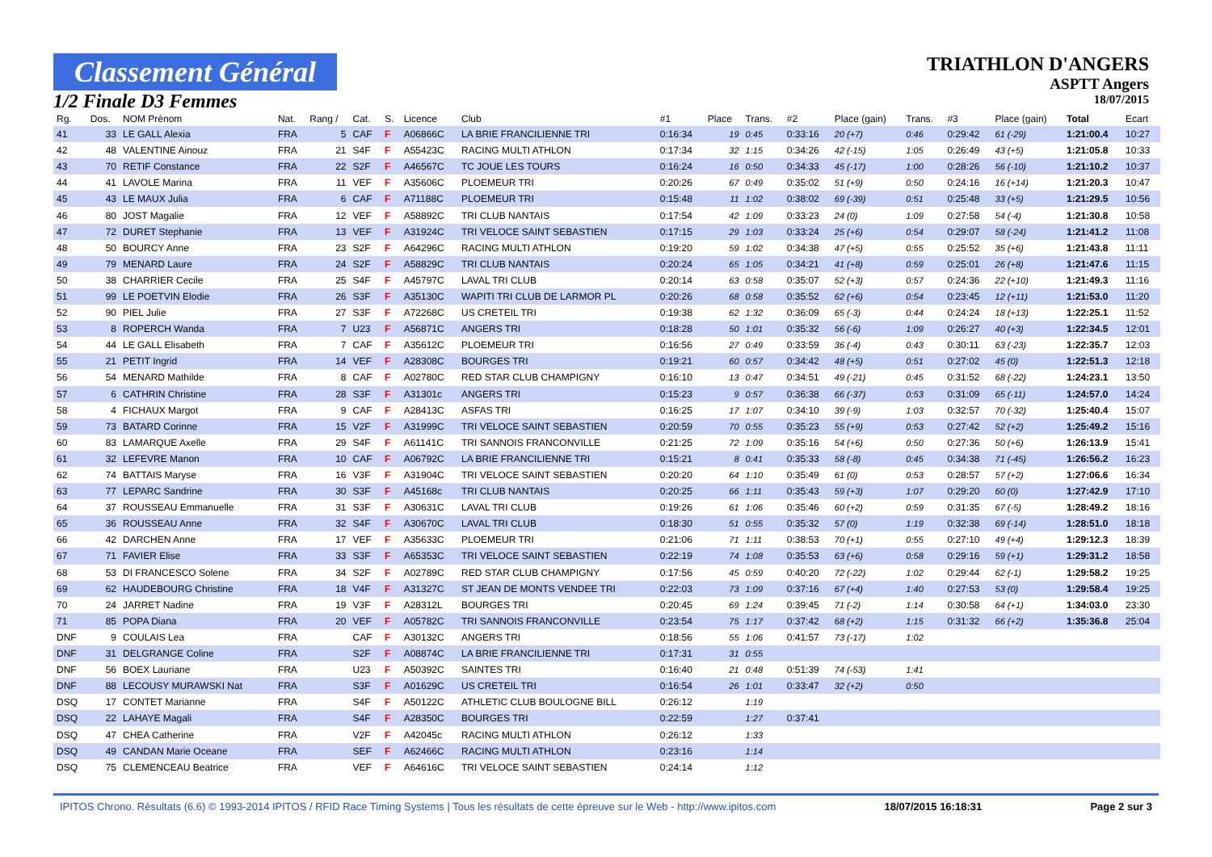Classement Général
1/2 Finale D3 Femmes
TRIATHLON D'ANGERS
ASPTT Angers
18/07/2015
| Rg. | Dos. | NOM Prénom | Nat. | Rang / | Cat. | S. | Licence | Club | #1 | Place | Trans. | #2 | Place (gain) | Trans. | #3 | Place (gain) | Total | Ecart |
| --- | --- | --- | --- | --- | --- | --- | --- | --- | --- | --- | --- | --- | --- | --- | --- | --- | --- | --- |
| 41 | 33 | LE GALL Alexia | FRA | 5 | CAF | F | A06866C | LA BRIE FRANCILIENNE TRI | 0:16:34 | 19 | 0:45 | 0:33:16 | 20 (+7) | 0:46 | 0:29:42 | 61 (-29) | 1:21:00.4 | 10:27 |
| 42 | 48 | VALENTINE Ainouz | FRA | 21 | S4F | F | A55423C | RACING MULTI ATHLON | 0:17:34 | 32 | 1:15 | 0:34:26 | 42 (-15) | 1:05 | 0:26:49 | 43 (+5) | 1:21:05.8 | 10:33 |
| 43 | 70 | RETIF Constance | FRA | 22 | S2F | F | A46567C | TC JOUE LES TOURS | 0:16:24 | 16 | 0:50 | 0:34:33 | 45 (-17) | 1:00 | 0:28:26 | 56 (-10) | 1:21:10.2 | 10:37 |
| 44 | 41 | LAVOLE Marina | FRA | 11 | VEF | F | A35606C | PLOEMEUR TRI | 0:20:26 | 67 | 0:49 | 0:35:02 | 51 (+9) | 0:50 | 0:24:16 | 16 (+14) | 1:21:20.3 | 10:47 |
| 45 | 43 | LE MAUX Julia | FRA | 6 | CAF | F | A71188C | PLOEMEUR TRI | 0:15:48 | 11 | 1:02 | 0:38:02 | 69 (-39) | 0:51 | 0:25:48 | 33 (+5) | 1:21:29.5 | 10:56 |
| 46 | 80 | JOST Magalie | FRA | 12 | VEF | F | A58892C | TRI CLUB NANTAIS | 0:17:54 | 42 | 1:09 | 0:33:23 | 24 (0) | 1:09 | 0:27:58 | 54 (-4) | 1:21:30.8 | 10:58 |
| 47 | 72 | DURET Stephanie | FRA | 13 | VEF | F | A31924C | TRI VELOCE SAINT SEBASTIEN | 0:17:15 | 29 | 1:03 | 0:33:24 | 25 (+6) | 0:54 | 0:29:07 | 58 (-24) | 1:21:41.2 | 11:08 |
| 48 | 50 | BOURCY Anne | FRA | 23 | S2F | F | A64296C | RACING MULTI ATHLON | 0:19:20 | 59 | 1:02 | 0:34:38 | 47 (+5) | 0:55 | 0:25:52 | 35 (+6) | 1:21:43.8 | 11:11 |
| 49 | 79 | MENARD Laure | FRA | 24 | S2F | F | A58829C | TRI CLUB NANTAIS | 0:20:24 | 65 | 1:05 | 0:34:21 | 41 (+8) | 0:59 | 0:25:01 | 26 (+8) | 1:21:47.6 | 11:15 |
| 50 | 38 | CHARRIER Cecile | FRA | 25 | S4F | F | A45797C | LAVAL TRI CLUB | 0:20:14 | 63 | 0:58 | 0:35:07 | 52 (+3) | 0:57 | 0:24:36 | 22 (+10) | 1:21:49.3 | 11:16 |
| 51 | 99 | LE POETVIN Elodie | FRA | 26 | S3F | F | A35130C | WAPITI TRI CLUB DE LARMOR PL | 0:20:26 | 68 | 0:58 | 0:35:52 | 62 (+6) | 0:54 | 0:23:45 | 12 (+11) | 1:21:53.0 | 11:20 |
| 52 | 90 | PIEL Julie | FRA | 27 | S3F | F | A72268C | US CRETEIL TRI | 0:19:38 | 62 | 1:32 | 0:36:09 | 65 (-3) | 0:44 | 0:24:24 | 18 (+13) | 1:22:25.1 | 11:52 |
| 53 | 8 | ROPERCH Wanda | FRA | 7 | U23 | F | A56871C | ANGERS TRI | 0:18:28 | 50 | 1:01 | 0:35:32 | 56 (-6) | 1:09 | 0:26:27 | 40 (+3) | 1:22:34.5 | 12:01 |
| 54 | 44 | LE GALL Elisabeth | FRA | 7 | CAF | F | A35612C | PLOEMEUR TRI | 0:16:56 | 27 | 0:49 | 0:33:59 | 36 (-4) | 0:43 | 0:30:11 | 63 (-23) | 1:22:35.7 | 12:03 |
| 55 | 21 | PETIT Ingrid | FRA | 14 | VEF | F | A28308C | BOURGES TRI | 0:19:21 | 60 | 0:57 | 0:34:42 | 48 (+5) | 0:51 | 0:27:02 | 45 (0) | 1:22:51.3 | 12:18 |
| 56 | 54 | MENARD Mathilde | FRA | 8 | CAF | F | A02780C | RED STAR CLUB CHAMPIGNY | 0:16:10 | 13 | 0:47 | 0:34:51 | 49 (-21) | 0:45 | 0:31:52 | 68 (-22) | 1:24:23.1 | 13:50 |
| 57 | 6 | CATHRIN Christine | FRA | 28 | S3F | F | A31301c | ANGERS TRI | 0:15:23 | 9 | 0:57 | 0:36:38 | 66 (-37) | 0:53 | 0:31:09 | 65 (-11) | 1:24:57.0 | 14:24 |
| 58 | 4 | FICHAUX Margot | FRA | 9 | CAF | F | A28413C | ASFAS TRI | 0:16:25 | 17 | 1:07 | 0:34:10 | 39 (-9) | 1:03 | 0:32:57 | 70 (-32) | 1:25:40.4 | 15:07 |
| 59 | 73 | BATARD Corinne | FRA | 15 | V2F | F | A31999C | TRI VELOCE SAINT SEBASTIEN | 0:20:59 | 70 | 0:55 | 0:35:23 | 55 (+9) | 0:53 | 0:27:42 | 52 (+2) | 1:25:49.2 | 15:16 |
| 60 | 83 | LAMARQUE Axelle | FRA | 29 | S4F | F | A61141C | TRI SANNOIS FRANCONVILLE | 0:21:25 | 72 | 1:09 | 0:35:16 | 54 (+6) | 0:50 | 0:27:36 | 50 (+6) | 1:26:13.9 | 15:41 |
| 61 | 32 | LEFEVRE Manon | FRA | 10 | CAF | F | A06792C | LA BRIE FRANCILIENNE TRI | 0:15:21 | 8 | 0:41 | 0:35:33 | 58 (-8) | 0:45 | 0:34:38 | 71 (-45) | 1:26:56.2 | 16:23 |
| 62 | 74 | BATTAIS Maryse | FRA | 16 | V3F | F | A31904C | TRI VELOCE SAINT SEBASTIEN | 0:20:20 | 64 | 1:10 | 0:35:49 | 61 (0) | 0:53 | 0:28:57 | 57 (+2) | 1:27:06.6 | 16:34 |
| 63 | 77 | LEPARC Sandrine | FRA | 30 | S3F | F | A45168c | TRI CLUB NANTAIS | 0:20:25 | 66 | 1:11 | 0:35:43 | 59 (+3) | 1:07 | 0:29:20 | 60 (0) | 1:27:42.9 | 17:10 |
| 64 | 37 | ROUSSEAU Emmanuelle | FRA | 31 | S3F | F | A30631C | LAVAL TRI CLUB | 0:19:26 | 61 | 1:06 | 0:35:46 | 60 (+2) | 0:59 | 0:31:35 | 67 (-5) | 1:28:49.2 | 18:16 |
| 65 | 36 | ROUSSEAU Anne | FRA | 32 | S4F | F | A30670C | LAVAL TRI CLUB | 0:18:30 | 51 | 0:55 | 0:35:32 | 57 (0) | 1:19 | 0:32:38 | 69 (-14) | 1:28:51.0 | 18:18 |
| 66 | 42 | DARCHEN Anne | FRA | 17 | VEF | F | A35633C | PLOEMEUR TRI | 0:21:06 | 71 | 1:11 | 0:38:53 | 70 (+1) | 0:55 | 0:27:10 | 49 (+4) | 1:29:12.3 | 18:39 |
| 67 | 71 | FAVIER Elise | FRA | 33 | S3F | F | A65353C | TRI VELOCE SAINT SEBASTIEN | 0:22:19 | 74 | 1:08 | 0:35:53 | 63 (+6) | 0:58 | 0:29:16 | 59 (+1) | 1:29:31.2 | 18:58 |
| 68 | 53 | DI FRANCESCO Solene | FRA | 34 | S2F | F | A02789C | RED STAR CLUB CHAMPIGNY | 0:17:56 | 45 | 0:59 | 0:40:20 | 72 (-22) | 1:02 | 0:29:44 | 62 (-1) | 1:29:58.2 | 19:25 |
| 69 | 62 | HAUDEBOURG Christine | FRA | 18 | V4F | F | A31327C | ST JEAN DE MONTS VENDEE TRI | 0:22:03 | 73 | 1:09 | 0:37:16 | 67 (+4) | 1:40 | 0:27:53 | 53 (0) | 1:29:58.4 | 19:25 |
| 70 | 24 | JARRET Nadine | FRA | 19 | V3F | F | A28312L | BOURGES TRI | 0:20:45 | 69 | 1:24 | 0:39:45 | 71 (-2) | 1:14 | 0:30:58 | 64 (+1) | 1:34:03.0 | 23:30 |
| 71 | 85 | POPA Diana | FRA | 20 | VEF | F | A05782C | TRI SANNOIS FRANCONVILLE | 0:23:54 | 75 | 1:17 | 0:37:42 | 68 (+2) | 1:15 | 0:31:32 | 66 (+2) | 1:35:36.8 | 25:04 |
| DNF | 9 | COULAIS Lea | FRA | | CAF | F | A30132C | ANGERS TRI | 0:18:56 | 55 | 1:06 | 0:41:57 | 73 (-17) | 1:02 | | | | |
| DNF | 31 | DELGRANGE Coline | FRA | | S2F | F | A08874C | LA BRIE FRANCILIENNE TRI | 0:17:31 | 31 | 0:55 | | | | | | | |
| DNF | 56 | BOEX Lauriane | FRA | | U23 | F | A50392C | SAINTES TRI | 0:16:40 | 21 | 0:48 | 0:51:39 | 74 (-53) | 1:41 | | | | |
| DNF | 88 | LECOUSY MURAWSKI Nat | FRA | | S3F | F | A01629C | US CRETEIL TRI | 0:16:54 | 26 | 1:01 | 0:33:47 | 32 (+2) | 0:50 | | | | |
| DSQ | 17 | CONTET Marianne | FRA | | S4F | F | A50122C | ATHLETIC CLUB BOULOGNE BILL | 0:26:12 | | 1:19 | | | | | | | |
| DSQ | 22 | LAHAYE Magali | FRA | | S4F | F | A28350C | BOURGES TRI | 0:22:59 | | 1:27 | 0:37:41 | | | | | | |
| DSQ | 47 | CHEA Catherine | FRA | | V2F | F | A42045c | RACING MULTI ATHLON | 0:26:12 | | 1:33 | | | | | | | |
| DSQ | 49 | CANDAN Marie Oceane | FRA | | SEF | F | A62466C | RACING MULTI ATHLON | 0:23:16 | | 1:14 | | | | | | | |
| DSQ | 75 | CLEMENCEAU Beatrice | FRA | | VEF | F | A64616C | TRI VELOCE SAINT SEBASTIEN | 0:24:14 | | 1:12 | | | | | | | |
IPITOS Chrono. Résultats (6.6) © 1993-2014 IPITOS / RFID Race Timing Systems | Tous les résultats de cette épreuve sur le Web - http://www.ipitos.com 18/07/2015 16:18:31 Page 2 sur 3